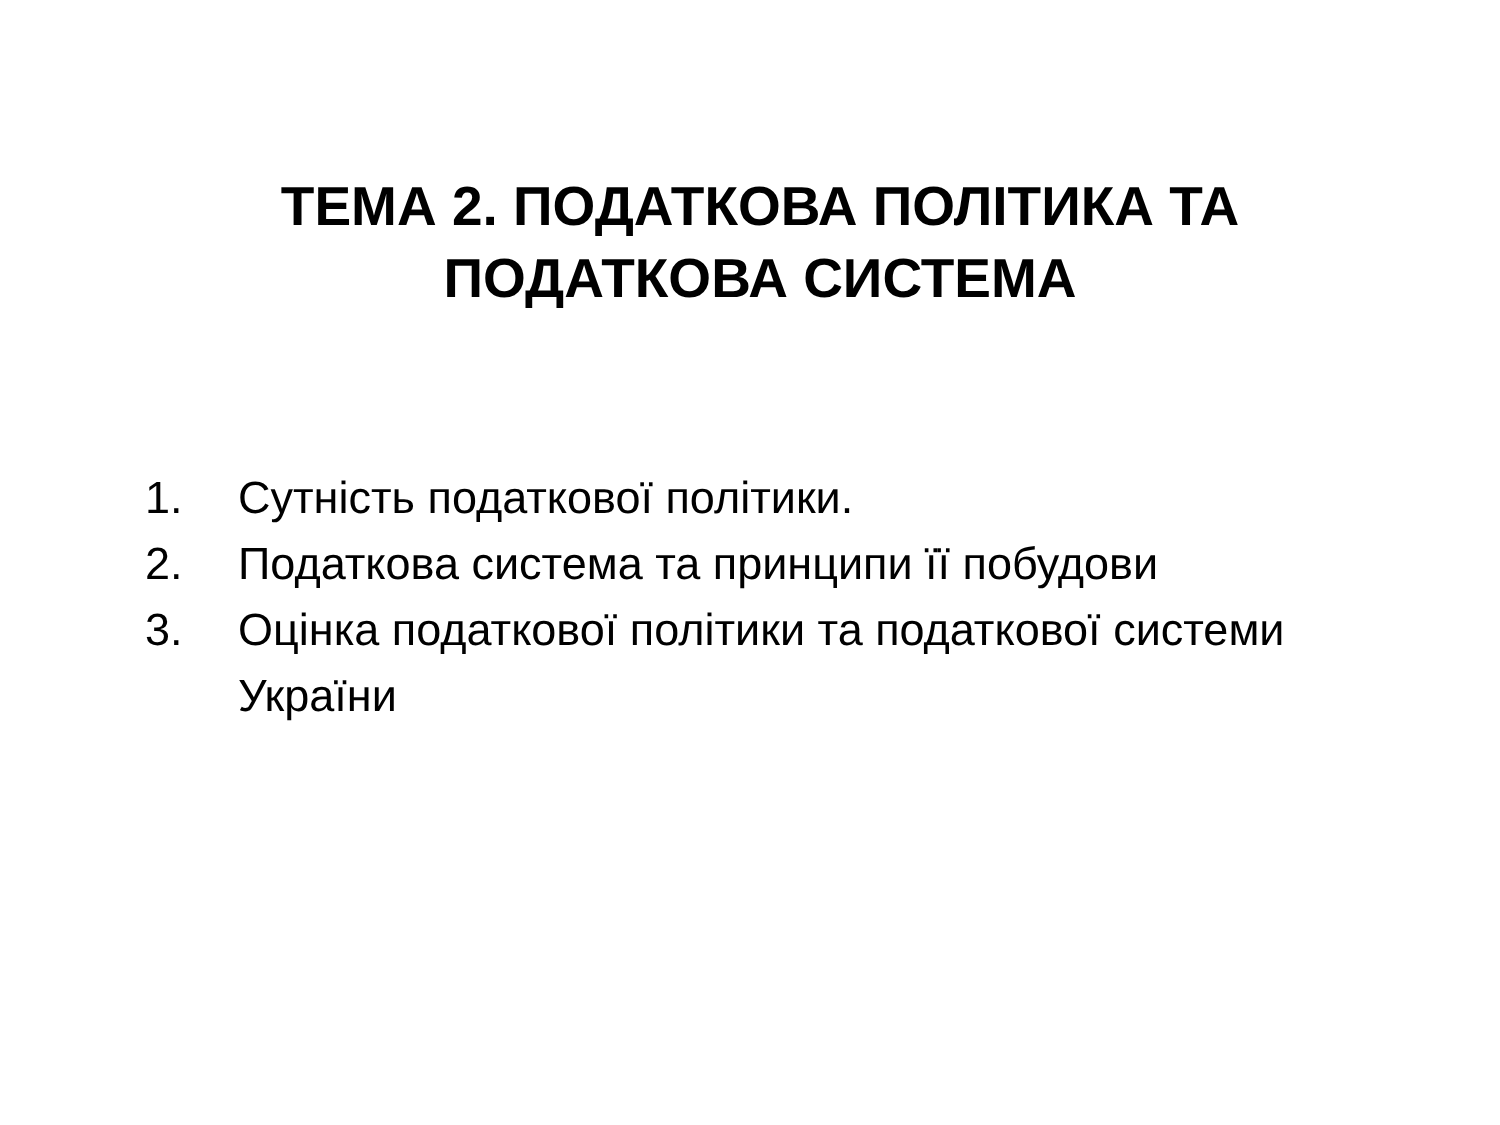ТЕМА 2. ПОДАТКОВА ПОЛІТИКА ТА
ПОДАТКОВА СИСТЕМА
1. Сутність податкової політики.
2. Податкова система та принципи її побудови
3. Оцінка податкової політики та податкової системи України